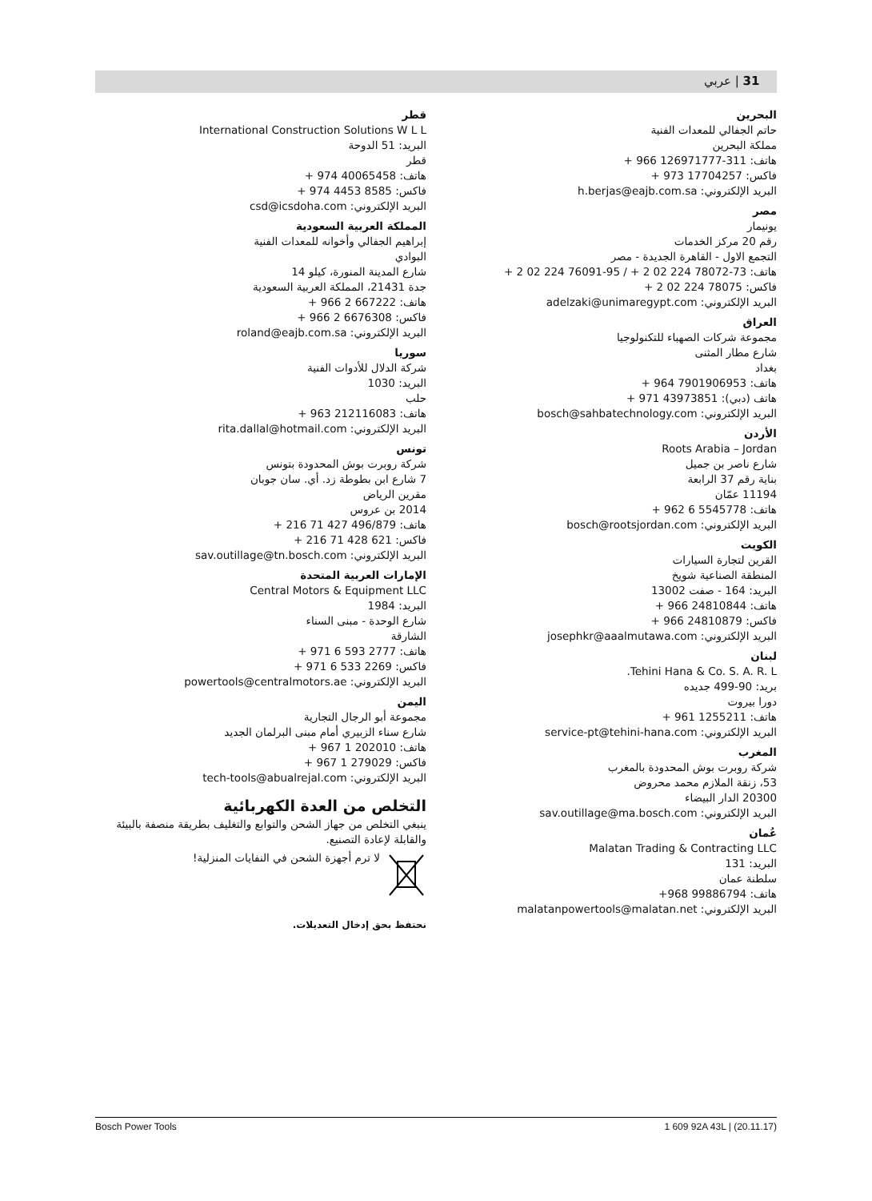31 | عربي
البحرين
حاتم الجفالي للمعدات الفنية
مملكة البحرين
هاتف: 311-126971777 966 +
فاكس: 17704257 973 +
البريد الإلكتروني: h.berjas@eajb.com.sa
مصر
يونيمار
رقم 20 مركز الخدمات
التجمع الاول - القاهرة الجديدة - مصر
هاتف: 73-78072 224 02 2 + / 95-76091 224 02 2 +
فاكس: 78075 224 02 2 +
البريد الإلكتروني: adelzaki@unimaregypt.com
العراق
مجموعة شركات الصهباء للتكنولوجيا
شارع مطار المثنى
بغداد
هاتف: 7901906953 964 +
هاتف (دبي): 43973851 971 +
البريد الإلكتروني: bosch@sahbatechnology.com
الأردن
Roots Arabia – Jordan
شارع ناصر بن جميل
بناية رقم 37 الرابعة
11194 عمّان
هاتف: 5545778 6 962 +
البريد الإلكتروني: bosch@rootsjordan.com
الكويت
القرين لتجارة السيارات
المنطقة الصناعية شويخ
البريد: 164 - صفت 13002
هاتف: 24810844 966 +
فاكس: 24810879 966 +
البريد الإلكتروني: josephkr@aaalmutawa.com
لبنان
Tehini Hana & Co. S. A. R. L.
بريد: 90-499 جديده
دورا بيروت
هاتف: 1255211 961 +
البريد الإلكتروني: service-pt@tehini-hana.com
المغرب
شركة روبرت بوش المحدودة بالمغرب
53، زنقة الملازم محمد محروض
20300 الدار البيضاء
البريد الإلكتروني: sav.outillage@ma.bosch.com
عُمان
Malatan Trading & Contracting LLC
البريد: 131
سلطنة عمان
هاتف: 99886794 968+
البريد الإلكتروني: malatanpowertools@malatan.net
قطر
International Construction Solutions W L L
البريد: 51 الدوحة
قطر
هاتف: 40065458 974 +
فاكس: 8585 4453 974 +
البريد الإلكتروني: csd@icsdoha.com
المملكة العربية السعودية
إبراهيم الجفالي وأخوانه للمعدات الفنية
البوادي
شارع المدينة المنورة، كيلو 14
جدة 21431، المملكة العربية السعودية
هاتف: 667222 2 966 +
فاكس: 6676308 2 966 +
البريد الإلكتروني: roland@eajb.com.sa
سوريا
شركة الدلال للأدوات الفنية
البريد: 1030
حلب
هاتف: 212116083 963 +
البريد الإلكتروني: rita.dallal@hotmail.com
تونس
شركة روبرت بوش المحدودة بتونس
7 شارع ابن بطوطة زد. أي. سان جوبان
مقرين الرياض
2014 بن عروس
هاتف: 496/879 427 71 216 +
فاكس: 621 428 71 216 +
البريد الإلكتروني: sav.outillage@tn.bosch.com
الإمارات العربية المتحدة
Central Motors & Equipment LLC
البريد: 1984
شارع الوحدة - مبنى السناء
الشارقة
هاتف: 2777 593 6 971 +
فاكس: 2269 533 6 971 +
البريد الإلكتروني: powertools@centralmotors.ae
اليمن
مجموعة أبو الرجال التجارية
شارع سناء الزبيري أمام مبنى البرلمان الجديد
هاتف: 202010 1 967 +
فاكس: 279029 1 967 +
البريد الإلكتروني: tech-tools@abualrejal.com
التخلص من العدة الكهربائية
ينبغي التخلص من جهاز الشحن والتوابع والتغليف بطريقة منصفة بالبيئة والقابلة لإعادة التصنيع.
لا ترم أجهزة الشحن في النفايات المنزلية!
نحتفظ بحق إدخال التعديلات.
Bosch Power Tools 1 609 92A 43L | (20.11.17)